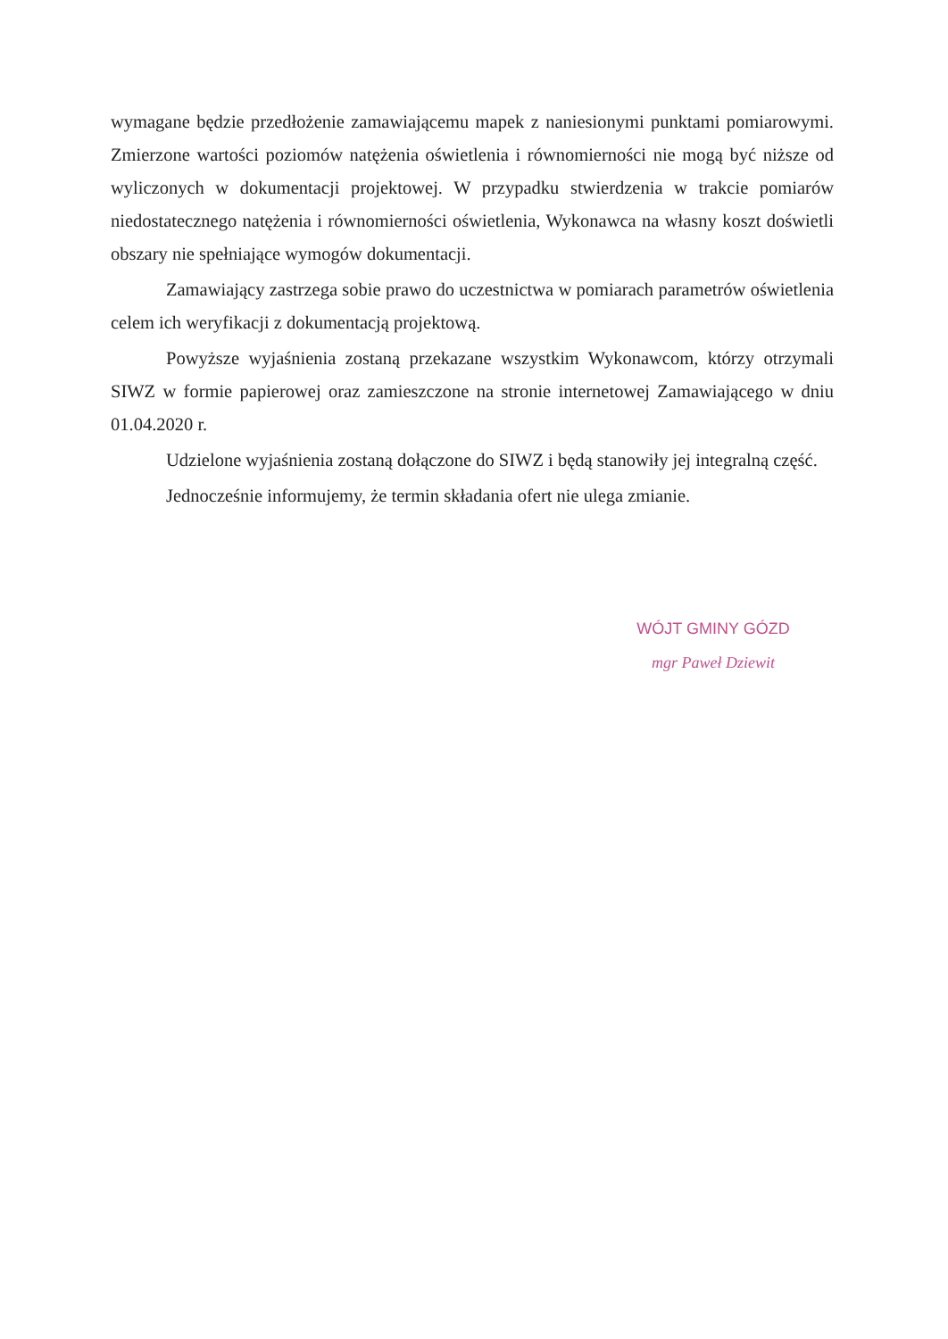wymagane będzie przedłożenie zamawiającemu mapek z naniesionymi punktami pomiarowymi. Zmierzone wartości poziomów natężenia oświetlenia i równomierności nie mogą być niższe od wyliczonych w dokumentacji projektowej. W przypadku stwierdzenia w trakcie pomiarów niedostatecznego natężenia i równomierności oświetlenia, Wykonawca na własny koszt doświetli obszary nie spełniające wymogów dokumentacji.
Zamawiający zastrzega sobie prawo do uczestnictwa w pomiarach parametrów oświetlenia celem ich weryfikacji z dokumentacją projektową.
Powyższe wyjaśnienia zostaną przekazane wszystkim Wykonawcom, którzy otrzymali SIWZ w formie papierowej oraz zamieszczone na stronie internetowej Zamawiającego w dniu 01.04.2020 r.
Udzielone wyjaśnienia zostaną dołączone do SIWZ i będą stanowiły jej integralną część.
Jednocześnie informujemy, że termin składania ofert nie ulega zmianie.
WÓJT GMINY GÓZD
mgr Paweł Dziewit